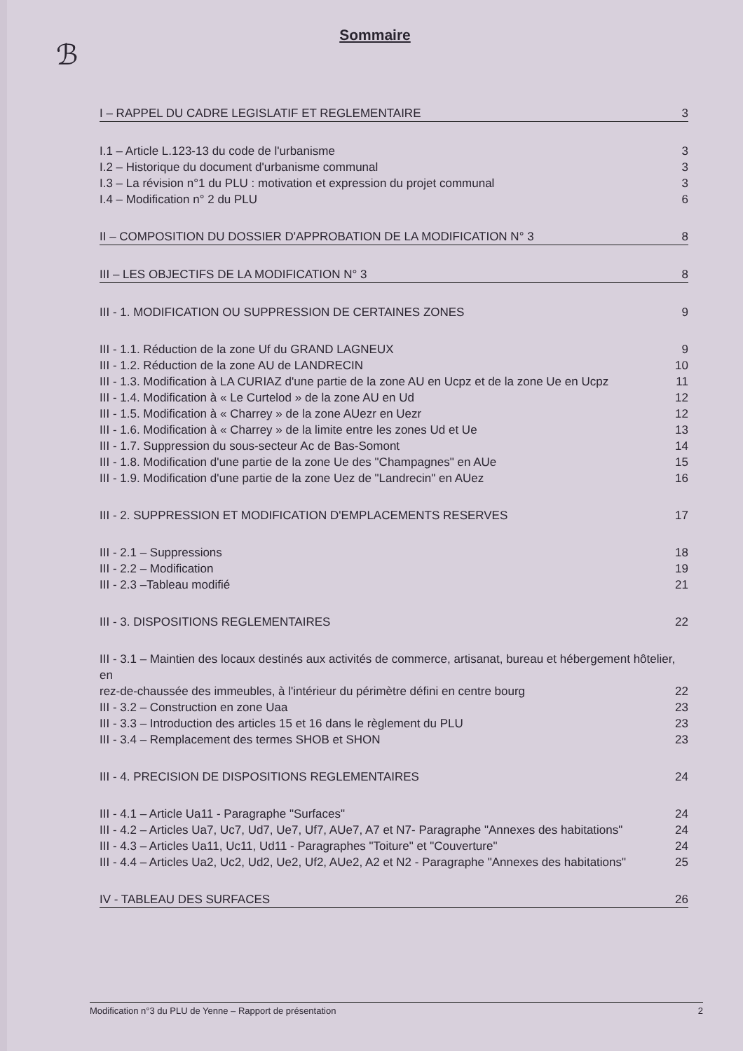Sommaire
ℬ
I – RAPPEL DU CADRE LEGISLATIF ET REGLEMENTAIRE 3
I.1 – Article L.123-13 du code de l'urbanisme 3
I.2 – Historique du document d'urbanisme communal 3
I.3 – La révision n°1 du PLU : motivation et expression du projet communal 3
I.4 – Modification n° 2 du PLU 6
II – COMPOSITION DU DOSSIER D'APPROBATION DE LA MODIFICATION N° 3 8
III – LES OBJECTIFS DE LA MODIFICATION N° 3 8
III - 1. MODIFICATION OU SUPPRESSION DE CERTAINES ZONES 9
III - 1.1. Réduction de la zone Uf du GRAND LAGNEUX 9
III - 1.2. Réduction de la zone AU de LANDRECIN 10
III - 1.3. Modification à LA CURIAZ d'une partie de la zone AU en Ucpz et de la zone Ue en Ucpz 11
III - 1.4. Modification à « Le Curtelod » de la zone AU en Ud 12
III - 1.5. Modification à « Charrey » de la zone AUezr en Uezr 12
III - 1.6. Modification à « Charrey » de la limite entre les zones Ud et Ue 13
III - 1.7. Suppression du sous-secteur Ac de Bas-Somont 14
III - 1.8. Modification d'une partie de la zone Ue des "Champagnes" en AUe 15
III - 1.9. Modification d'une partie de la zone Uez de "Landrecin" en AUez 16
III - 2. SUPPRESSION ET MODIFICATION D'EMPLACEMENTS RESERVES 17
III - 2.1 – Suppressions 18
III - 2.2 – Modification 19
III - 2.3 –Tableau modifié 21
III - 3. DISPOSITIONS REGLEMENTAIRES 22
III - 3.1 – Maintien des locaux destinés aux activités de commerce, artisanat, bureau et hébergement hôtelier, en
rez-de-chaussée des immeubles, à l'intérieur du périmètre défini en centre bourg 22
III - 3.2 – Construction en zone Uaa 23
III - 3.3 – Introduction des articles 15 et 16 dans le règlement du PLU 23
III - 3.4 – Remplacement des termes SHOB et SHON 23
III - 4. PRECISION DE DISPOSITIONS REGLEMENTAIRES 24
III - 4.1 – Article Ua11 - Paragraphe "Surfaces" 24
III - 4.2 – Articles Ua7, Uc7, Ud7, Ue7, Uf7, AUe7, A7 et N7- Paragraphe "Annexes des habitations" 24
III - 4.3 – Articles Ua11, Uc11, Ud11 - Paragraphes "Toiture" et "Couverture" 24
III - 4.4 – Articles Ua2, Uc2, Ud2, Ue2, Uf2, AUe2, A2 et N2 - Paragraphe "Annexes des habitations" 25
IV - TABLEAU DES SURFACES 26
Modification n°3 du PLU de Yenne – Rapport de présentation 2